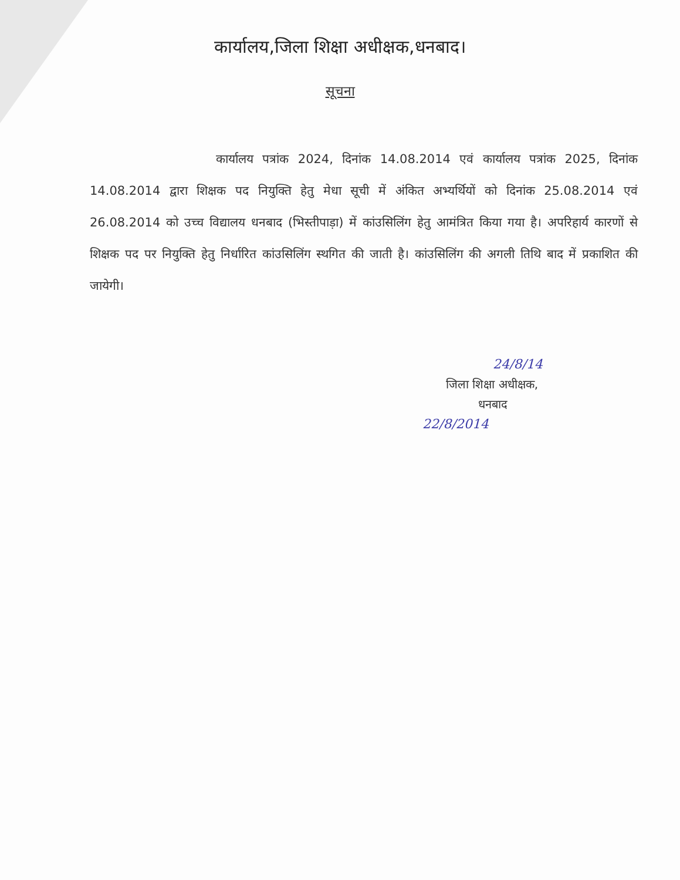कार्यालय,जिला शिक्षा अधीक्षक,धनबाद।
सूचना
कार्यालय पत्रांक 2024, दिनांक 14.08.2014 एवं कार्यालय पत्रांक 2025, दिनांक 14.08.2014 द्वारा शिक्षक पद नियुक्ति हेतु मेधा सूची में अंकित अभ्यर्थियों को दिनांक 25.08.2014 एवं 26.08.2014 को उच्च विद्यालय धनबाद (भिस्तीपाड़ा) में कांउसिलिंग हेतु आमंत्रित किया गया है। अपरिहार्य कारणों से शिक्षक पद पर नियुक्ति हेतु निर्धारित कांउसिलिंग स्थगित की जाती है। कांउसिलिंग की अगली तिथि बाद में प्रकाशित की जायेगी।
24/8/14
जिला शिक्षा अधीक्षक,
धनबाद
22/8/2014